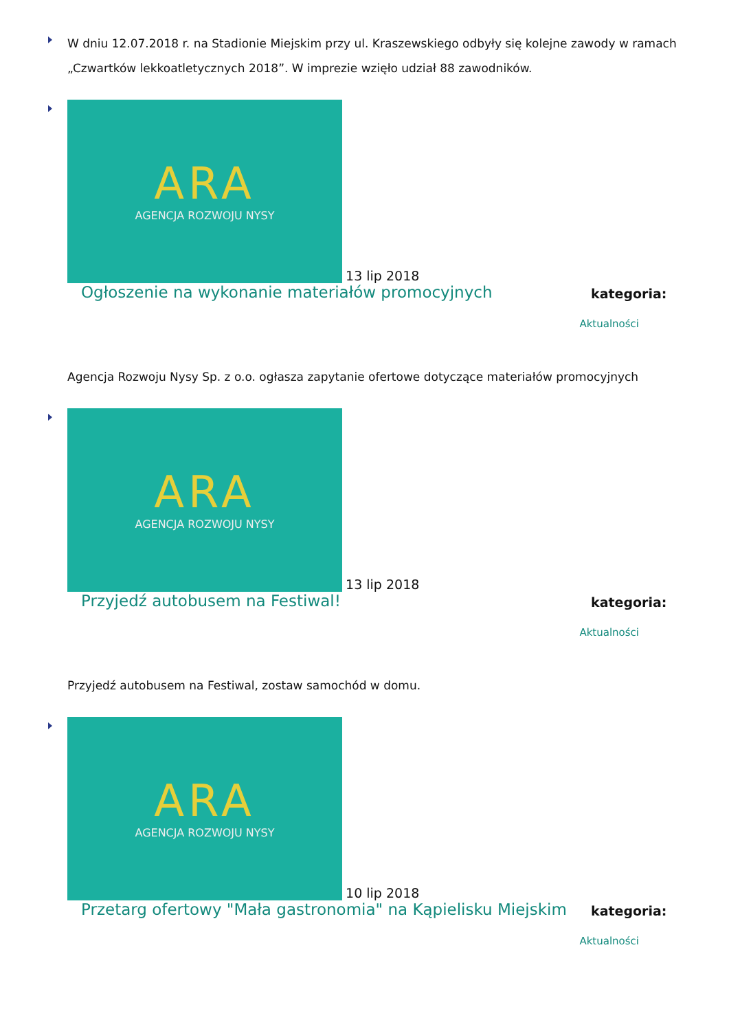W dniu 12.07.2018 r. na Stadionie Miejskim przy ul. Kraszewskiego odbyły się kolejne zawody w ramach „Czwartków lekkoatletycznych 2018”. W imprezie wzięło udział 88 zawodników.
ARA
AGENCJA ROZWOJU NYSY
13 lip 2018
Ogłoszenie na wykonanie materiałów promocyjnych kategoria:
Aktualności
Agencja Rozwoju Nysy Sp. z o.o. ogłasza zapytanie ofertowe dotyczące materiałów promocyjnych
ARA
AGENCJA ROZWOJU NYSY
13 lip 2018
Przyjedź autobusem na Festiwal! kategoria:
Aktualności
Przyjedź autobusem na Festiwal, zostaw samochód w domu.
ARA
AGENCJA ROZWOJU NYSY
10 lip 2018
Przetarg ofertowy "Mała gastronomia" na Kąpielisku Miejskim kategoria:
Aktualności